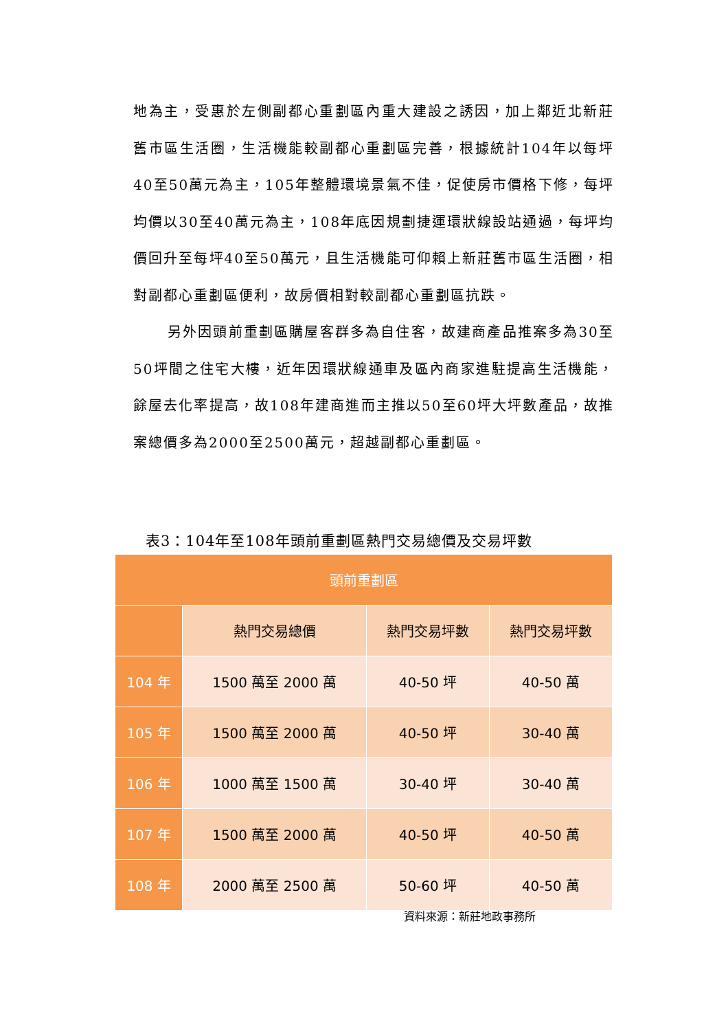地為主，受惠於左側副都心重劃區內重大建設之誘因，加上鄰近北新莊舊市區生活圈，生活機能較副都心重劃區完善，根據統計104年以每坪40至50萬元為主，105年整體環境景氣不佳，促使房市價格下修，每坪均價以30至40萬元為主，108年底因規劃捷運環狀線設站通過，每坪均價回升至每坪40至50萬元，且生活機能可仰賴上新莊舊市區生活圈，相對副都心重劃區便利，故房價相對較副都心重劃區抗跌。
另外因頭前重劃區購屋客群多為自住客，故建商產品推案多為30至50坪間之住宅大樓，近年因環狀線通車及區內商家進駐提高生活機能，餘屋去化率提高，故108年建商進而主推以50至60坪大坪數產品，故推案總價多為2000至2500萬元，超越副都心重劃區。
表3：104年至108年頭前重劃區熱門交易總價及交易坪數
| 頭前重劃區 | | | |
| --- | --- | --- | --- |
| | 熱門交易總價 | 熱門交易坪數 | 熱門交易坪數 |
| 104 年 | 1500 萬至 2000 萬 | 40-50 坪 | 40-50 萬 |
| 105 年 | 1500 萬至 2000 萬 | 40-50 坪 | 30-40 萬 |
| 106 年 | 1000 萬至 1500 萬 | 30-40 坪 | 30-40 萬 |
| 107 年 | 1500 萬至 2000 萬 | 40-50 坪 | 40-50 萬 |
| 108 年 | 2000 萬至 2500 萬 | 50-60 坪 | 40-50 萬 |
資料來源：新莊地政事務所